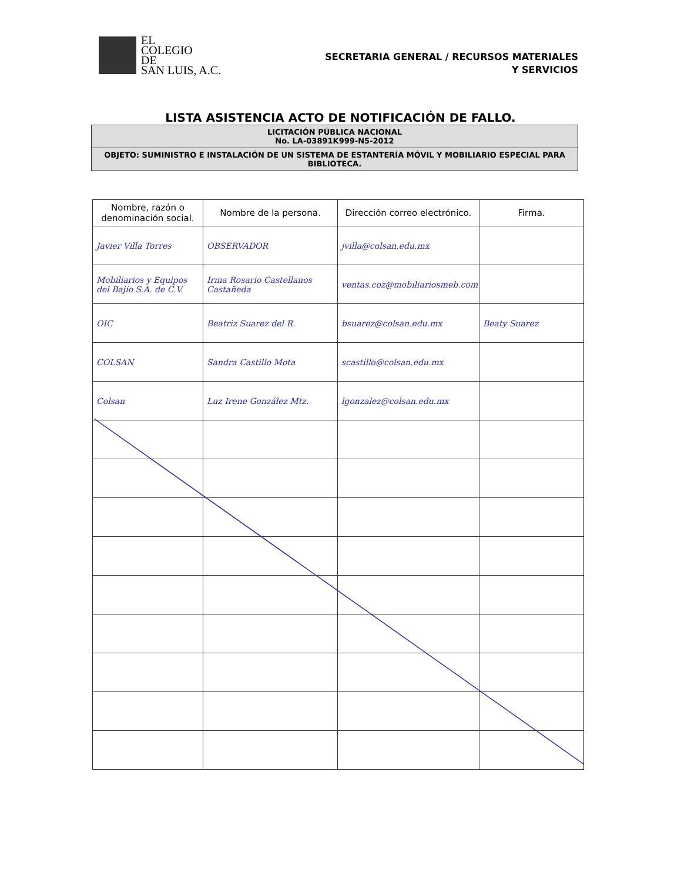EL
COLEGIO
DE
SAN LUIS, A.C.
SECRETARIA GENERAL / RECURSOS MATERIALES
Y SERVICIOS
LISTA ASISTENCIA ACTO DE NOTIFICACIÓN DE FALLO.
LICITACIÓN PÚBLICA NACIONAL
No. LA-03891K999-N5-2012
OBJETO: SUMINISTRO E INSTALACIÓN DE UN SISTEMA DE ESTANTERÍA MÓVIL Y MOBILIARIO ESPECIAL PARA BIBLIOTECA.
| Nombre, razón o denominación social. | Nombre de la persona. | Dirección correo electrónico. | Firma. |
| --- | --- | --- | --- |
| Javier Villa Torres | OBSERVADOR | jvilla@colsan.edu.mx | |
| Mobiliarios y Equipos del Bajío S.A. de C.V. | Irma Rosario Castellanos Castañeda | ventas.coz@mobiliariosmeb.com | |
| OIC | Beatriz Suarez del R. | bsuarez@colsan.edu.mx | Beaty Suarez |
| COLSAN | Sandra Castillo Mota | scastillo@colsan.edu.mx | |
| Colsan | Luz Irene González Mtz. | lgonzalez@colsan.edu.mx | |